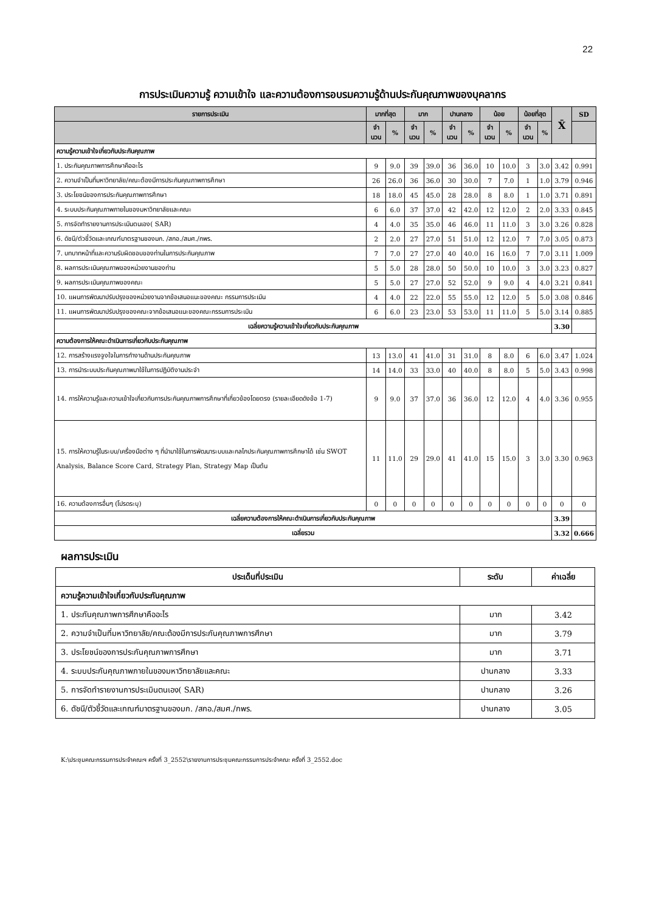22
การประเมินความรู้ ความเข้าใจ และความต้องการอบรมความรู้ด้านประกันคุณภาพของบุคลากร
| รายการประเมิน | มากที่สุด | | มาก | | ปานกลาง | | น้อย | | น้อยที่สุด | | X̄ | SD |
| --- | --- | --- | --- | --- | --- | --- | --- | --- | --- | --- | --- | --- |
| | จำ นวน | % | จำ นวน | % | จำ นวน | % | จำ นวน | % | จำ นวน | % | | |
| ความรู้ความเข้าใจเกี่ยวกับประกันคุณภาพ | | | | | | | | | | | | |
| 1. ประกันคุณภาพการศึกษาคืออะไร | 9 | 9.0 | 39 | 39.0 | 36 | 36.0 | 10 | 10.0 | 3 | 3.0 | 3.42 | 0.991 |
| 2. ความจำเป็นที่มหาวิทยาลัย/คณะต้องมีการประกันคุณภาพการศึกษา | 26 | 26.0 | 36 | 36.0 | 30 | 30.0 | 7 | 7.0 | 1 | 1.0 | 3.79 | 0.946 |
| 3. ประโยชน์ของการประกันคุณภาพการศึกษา | 18 | 18.0 | 45 | 45.0 | 28 | 28.0 | 8 | 8.0 | 1 | 1.0 | 3.71 | 0.891 |
| 4. ระบบประกันคุณภาพภายในของมหาวิทยาลัยและคณะ | 6 | 6.0 | 37 | 37.0 | 42 | 42.0 | 12 | 12.0 | 2 | 2.0 | 3.33 | 0.845 |
| 5. การจัดทำรายงานการประเมินตนเอง( SAR) | 4 | 4.0 | 35 | 35.0 | 46 | 46.0 | 11 | 11.0 | 3 | 3.0 | 3.26 | 0.828 |
| 6. ดัชนี/ตัวชี้วัดและเกณฑ์มาตรฐานของมก. /สกอ./สมศ./กพร. | 2 | 2.0 | 27 | 27.0 | 51 | 51.0 | 12 | 12.0 | 7 | 7.0 | 3.05 | 0.873 |
| 7. บทบาทหน้าที่และความรับผิดชอบของท่านในการประกันคุณภาพ | 7 | 7.0 | 27 | 27.0 | 40 | 40.0 | 16 | 16.0 | 7 | 7.0 | 3.11 | 1.009 |
| 8. ผลการประเมินคุณภาพของหน่วยงานของท่าน | 5 | 5.0 | 28 | 28.0 | 50 | 50.0 | 10 | 10.0 | 3 | 3.0 | 3.23 | 0.827 |
| 9. ผลการประเมินคุณภาพของคณะ | 5 | 5.0 | 27 | 27.0 | 52 | 52.0 | 9 | 9.0 | 4 | 4.0 | 3.21 | 0.841 |
| 10. แผนการพัฒนาปรับปรุงของหน่วยงานจากข้อเสนอแนะของคณะ กรรมการประเมิน | 4 | 4.0 | 22 | 22.0 | 55 | 55.0 | 12 | 12.0 | 5 | 5.0 | 3.08 | 0.846 |
| 11. แผนการพัฒนาปรับปรุงของคณะจากข้อเสนอแนะของคณะกรรมการประเมิน | 6 | 6.0 | 23 | 23.0 | 53 | 53.0 | 11 | 11.0 | 5 | 5.0 | 3.14 | 0.885 |
| เฉลี่ยความรู้ความเข้าใจเกี่ยวกับประกันคุณภาพ | | | | | | | | | | | 3.30 | |
| ความต้องการให้คณะดำเนินการเกี่ยวกับประกันคุณภาพ | | | | | | | | | | | | |
| 12. การสร้างแรงจูงใจในการทำงานด้านประกันคุณภาพ | 13 | 13.0 | 41 | 41.0 | 31 | 31.0 | 8 | 8.0 | 6 | 6.0 | 3.47 | 1.024 |
| 13. การนำระบบประกันคุณภาพมาใช้ในการปฏิบัติงานประจำ | 14 | 14.0 | 33 | 33.0 | 40 | 40.0 | 8 | 8.0 | 5 | 5.0 | 3.43 | 0.998 |
| 14. การให้ความรู้และความเข้าใจเกี่ยวกับการประกันคุณภาพการศึกษาที่เกี่ยวข้องโดยตรง (รายละเอียดดังข้อ 1-7) | 9 | 9.0 | 37 | 37.0 | 36 | 36.0 | 12 | 12.0 | 4 | 4.0 | 3.36 | 0.955 |
| 15. การให้ความรู้ในระบบ/เครื่องมือต่าง ๆ ที่นำมาใช้ในการพัฒนาระบบและกลไกประกันคุณภาพการศึกษาได้ เช่น SWOT Analysis, Balance Score Card, Strategy Plan, Strategy Map เป็นต้น | 11 | 11.0 | 29 | 29.0 | 41 | 41.0 | 15 | 15.0 | 3 | 3.0 | 3.30 | 0.963 |
| 16. ความต้องการอื่นๆ (โปรดระบุ) | 0 | 0 | 0 | 0 | 0 | 0 | 0 | 0 | 0 | 0 | 0 | 0 |
| เฉลี่ยความต้องการให้คณะดำเนินการเกี่ยวกับประกันคุณภาพ | | | | | | | | | | | 3.39 | |
| เฉลี่ยรวม | | | | | | | | | | | 3.32 | 0.666 |
ผลการประเมิน
| ประเด็นที่ประเมิน | ระดับ | ค่าเฉลี่ย |
| --- | --- | --- |
| ความรู้ความเข้าใจเกี่ยวกับประกันคุณภาพ | | |
| 1. ประกันคุณภาพการศึกษาคืออะไร | มาก | 3.42 |
| 2. ความจำเป็นที่มหาวิทยาลัย/คณะต้องมีการประกันคุณภาพการศึกษา | มาก | 3.79 |
| 3. ประโยชน์ของการประกันคุณภาพการศึกษา | มาก | 3.71 |
| 4. ระบบประกันคุณภาพภายในของมหาวิทยาลัยและคณะ | ปานกลาง | 3.33 |
| 5. การจัดทำรายงานการประเมินตนเอง( SAR) | ปานกลาง | 3.26 |
| 6. ดัชนี/ตัวชี้วัดและเกณฑ์มาตรฐานของมก. /สกอ./สมศ./กพร. | ปานกลาง | 3.05 |
K:\ประชุมคณะกรรมการประจำคณะฯ ครั้งที่ 3_2552\รายงานการประชุมคณะกรรมการประจำคณะ ครั้งที่ 3_2552.doc